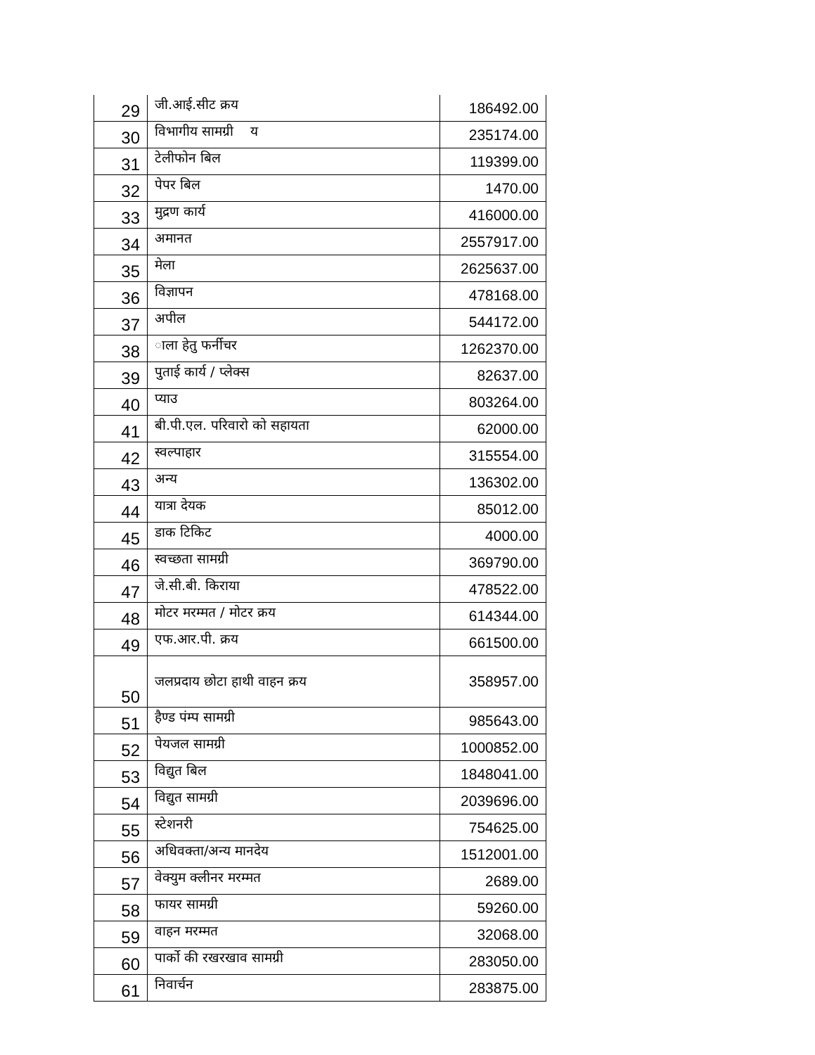| 29 | जी.आई.सीट क्रय | 186492.00 |
| 30 | विभागीय सामग्री य | 235174.00 |
| 31 | टेलीफोन बिल | 119399.00 |
| 32 | पेपर बिल | 1470.00 |
| 33 | मुद्रण कार्य | 416000.00 |
| 34 | अमानत | 2557917.00 |
| 35 | मेला | 2625637.00 |
| 36 | विज्ञापन | 478168.00 |
| 37 | अपील | 544172.00 |
| 38 | ाला हेतु फर्नीचर | 1262370.00 |
| 39 | पुताई कार्य / प्लेक्स | 82637.00 |
| 40 | प्याउ | 803264.00 |
| 41 | बी.पी.एल. परिवारो को सहायता | 62000.00 |
| 42 | स्वल्पाहार | 315554.00 |
| 43 | अन्य | 136302.00 |
| 44 | यात्रा देयक | 85012.00 |
| 45 | डाक टिकिट | 4000.00 |
| 46 | स्वच्छता सामग्री | 369790.00 |
| 47 | जे.सी.बी. किराया | 478522.00 |
| 48 | मोटर मरम्मत / मोटर क्रय | 614344.00 |
| 49 | एफ.आर.पी. क्रय | 661500.00 |
| 50 | जलप्रदाय छोटा हाथी वाहन क्रय | 358957.00 |
| 51 | हैण्ड पंम्प सामग्री | 985643.00 |
| 52 | पेयजल सामग्री | 1000852.00 |
| 53 | विद्युत बिल | 1848041.00 |
| 54 | विद्युत सामग्री | 2039696.00 |
| 55 | स्टेशनरी | 754625.00 |
| 56 | अधिवक्ता/अन्य मानदेय | 1512001.00 |
| 57 | वेक्युम क्लीनर मरम्मत | 2689.00 |
| 58 | फायर सामग्री | 59260.00 |
| 59 | वाहन मरम्मत | 32068.00 |
| 60 | पार्को की रखरखाव सामग्री | 283050.00 |
| 61 | निवार्चन | 283875.00 |